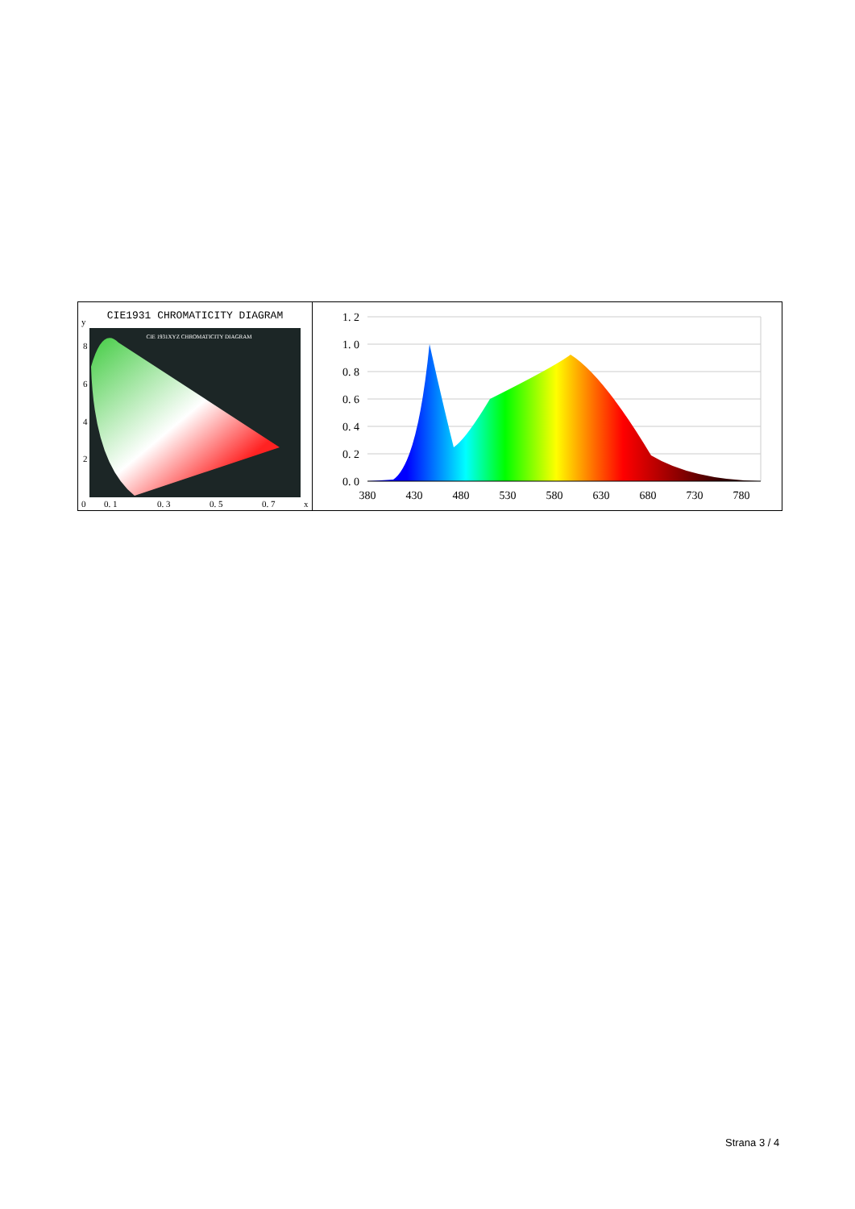CIE1931 CHROMATICITY DIAGRAM
y
CIE 1931XYZ CHROMATICITY DIAGRAM
8
6
4
2
0
0. 1
0. 3
0. 5
0. 7
x
1. 2
1. 0
0. 8
0. 6
0. 4
0. 2
0. 0
380
430
480
530
580
630
680
730
780
Strana 3 / 4